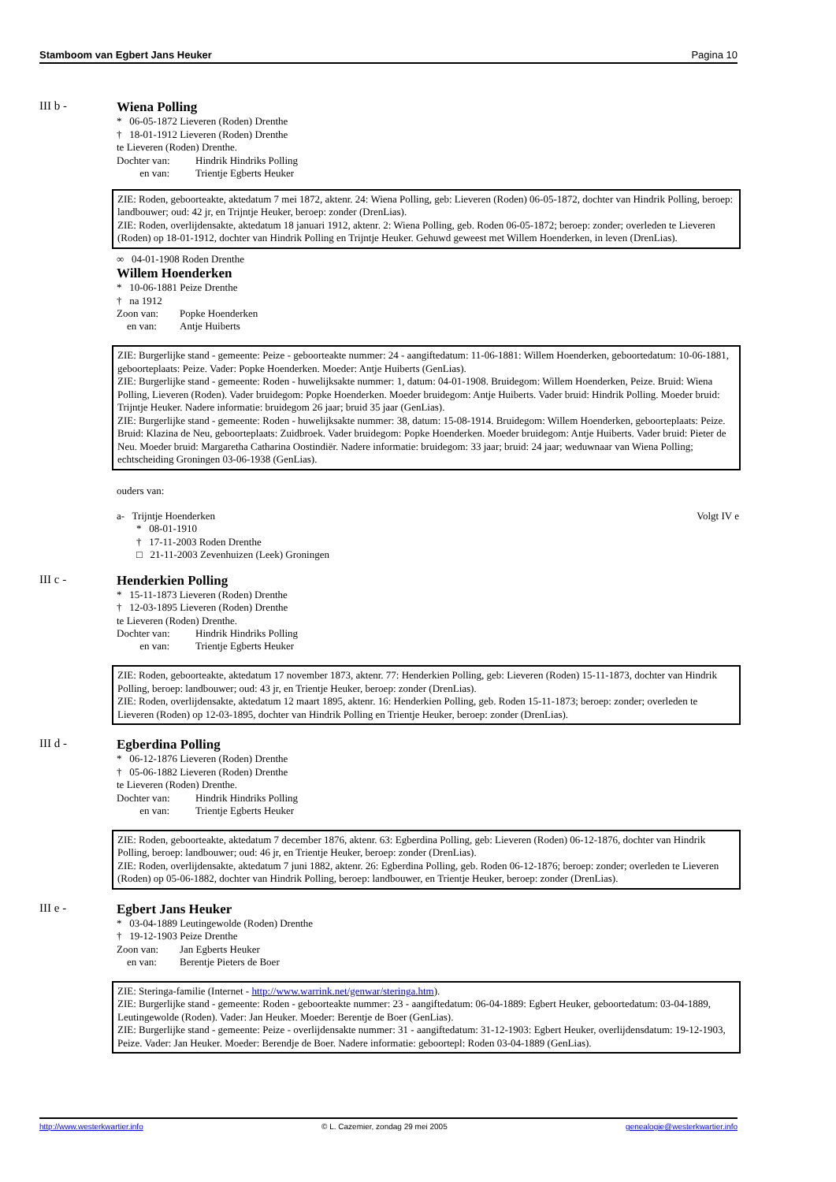Stamboom van Egbert Jans Heuker Pagina 10
III b - Wiena Polling
* 06-05-1872 Lieveren (Roden) Drenthe
† 18-01-1912 Lieveren (Roden) Drenthe
te Lieveren (Roden) Drenthe.
Dochter van: Hindrik Hindriks Polling
en van: Trientje Egberts Heuker
ZIE: Roden, geboorteakte, aktedatum 7 mei 1872, aktenr. 24: Wiena Polling, geb: Lieveren (Roden) 06-05-1872, dochter van Hindrik Polling, beroep: landbouwer; oud: 42 jr, en Trijntje Heuker, beroep: zonder (DrenLias).
ZIE: Roden, overlijdensakte, aktedatum 18 januari 1912, aktenr. 2: Wiena Polling, geb. Roden 06-05-1872; beroep: zonder; overleden te Lieveren (Roden) op 18-01-1912, dochter van Hindrik Polling en Trijntje Heuker. Gehuwd geweest met Willem Hoenderken, in leven (DrenLias).
∞ 04-01-1908 Roden Drenthe
Willem Hoenderken
* 10-06-1881 Peize Drenthe
† na 1912
Zoon van: Popke Hoenderken
en van: Antje Huiberts
ZIE: Burgerlijke stand - gemeente: Peize - geboorteakte nummer: 24 - aangiftedatum: 11-06-1881: Willem Hoenderken, geboortedatum: 10-06-1881, geboorteplaats: Peize. Vader: Popke Hoenderken. Moeder: Antje Huiberts (GenLias).
ZIE: Burgerlijke stand - gemeente: Roden - huwelijksakte nummer: 1, datum: 04-01-1908. Bruidegom: Willem Hoenderken, Peize. Bruid: Wiena Polling, Lieveren (Roden). Vader bruidegom: Popke Hoenderken. Moeder bruidegom: Antje Huiberts. Vader bruid: Hindrik Polling. Moeder bruid: Trijntje Heuker. Nadere informatie: bruidegom 26 jaar; bruid 35 jaar (GenLias).
ZIE: Burgerlijke stand - gemeente: Roden - huwelijksakte nummer: 38, datum: 15-08-1914. Bruidegom: Willem Hoenderken, geboorteplaats: Peize. Bruid: Klazina de Neu, geboorteplaats: Zuidbroek. Vader bruidegom: Popke Hoenderken. Moeder bruidegom: Antje Huiberts. Vader bruid: Pieter de Neu. Moeder bruid: Margaretha Catharina Oostindiër. Nadere informatie: bruidegom: 33 jaar; bruid: 24 jaar; weduwnaar van Wiena Polling; echtscheiding Groningen 03-06-1938 (GenLias).
ouders van:
a- Trijntje Hoenderken Volgt IV e
* 08-01-1910
† 17-11-2003 Roden Drenthe
□ 21-11-2003 Zevenhuizen (Leek) Groningen
III c - Henderkien Polling
* 15-11-1873 Lieveren (Roden) Drenthe
† 12-03-1895 Lieveren (Roden) Drenthe
te Lieveren (Roden) Drenthe.
Dochter van: Hindrik Hindriks Polling
en van: Trientje Egberts Heuker
ZIE: Roden, geboorteakte, aktedatum 17 november 1873, aktenr. 77: Henderkien Polling, geb: Lieveren (Roden) 15-11-1873, dochter van Hindrik Polling, beroep: landbouwer; oud: 43 jr, en Trientje Heuker, beroep: zonder (DrenLias).
ZIE: Roden, overlijdensakte, aktedatum 12 maart 1895, aktenr. 16: Henderkien Polling, geb. Roden 15-11-1873; beroep: zonder; overleden te Lieveren (Roden) op 12-03-1895, dochter van Hindrik Polling en Trientje Heuker, beroep: zonder (DrenLias).
III d - Egberdina Polling
* 06-12-1876 Lieveren (Roden) Drenthe
† 05-06-1882 Lieveren (Roden) Drenthe
te Lieveren (Roden) Drenthe.
Dochter van: Hindrik Hindriks Polling
en van: Trientje Egberts Heuker
ZIE: Roden, geboorteakte, aktedatum 7 december 1876, aktenr. 63: Egberdina Polling, geb: Lieveren (Roden) 06-12-1876, dochter van Hindrik Polling, beroep: landbouwer; oud: 46 jr, en Trientje Heuker, beroep: zonder (DrenLias).
ZIE: Roden, overlijdensakte, aktedatum 7 juni 1882, aktenr. 26: Egberdina Polling, geb. Roden 06-12-1876; beroep: zonder; overleden te Lieveren (Roden) op 05-06-1882, dochter van Hindrik Polling, beroep: landbouwer, en Trientje Heuker, beroep: zonder (DrenLias).
III e - Egbert Jans Heuker
* 03-04-1889 Leutingewolde (Roden) Drenthe
† 19-12-1903 Peize Drenthe
Zoon van: Jan Egberts Heuker
en van: Berentje Pieters de Boer
ZIE: Steringa-familie (Internet - http://www.warrink.net/genwar/steringa.htm).
ZIE: Burgerlijke stand - gemeente: Roden - geboorteakte nummer: 23 - aangiftedatum: 06-04-1889: Egbert Heuker, geboortedatum: 03-04-1889, Leutingewolde (Roden). Vader: Jan Heuker. Moeder: Berentje de Boer (GenLias).
ZIE: Burgerlijke stand - gemeente: Peize - overlijdensakte nummer: 31 - aangiftedatum: 31-12-1903: Egbert Heuker, overlijdensdatum: 19-12-1903, Peize. Vader: Jan Heuker. Moeder: Berendje de Boer. Nadere informatie: geboortepl: Roden 03-04-1889 (GenLias).
http://www.westerkwartier.info © L. Cazemier, zondag 29 mei 2005 genealogie@westerkwartier.info